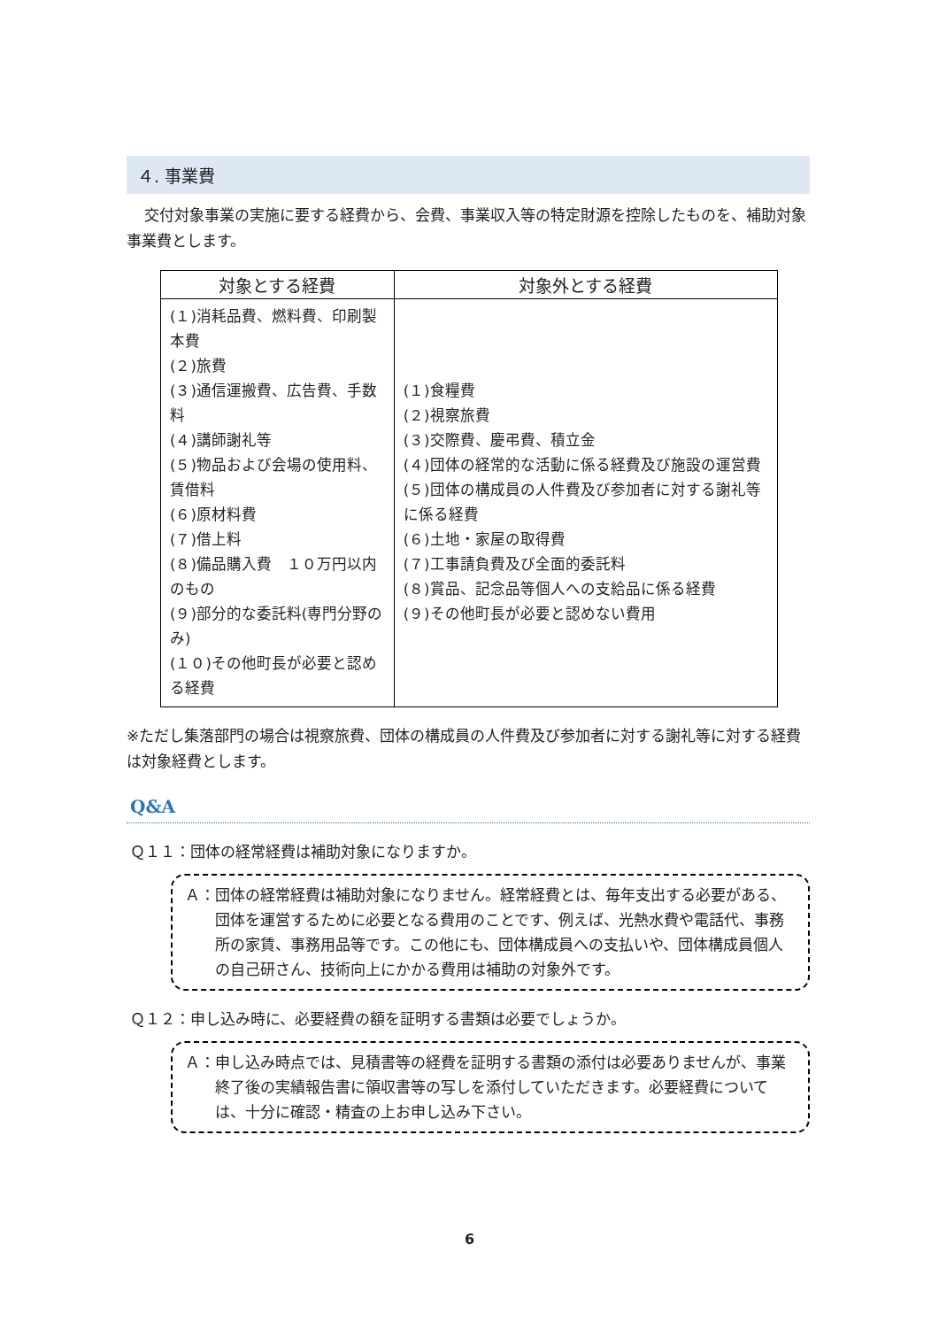４. 事業費
交付対象事業の実施に要する経費から、会費、事業収入等の特定財源を控除したものを、補助対象事業費とします。
| 対象とする経費 | 対象外とする経費 |
| --- | --- |
| (１)消耗品費、燃料費、印刷製本費 (２)旅費 (３)通信運搬費、広告費、手数料 (４)講師謝礼等 (５)物品および会場の使用料、賃借料 (６)原材料費 (７)借上料 (８)備品購入費 １０万円以内のもの (９)部分的な委託料(専門分野のみ) (１０)その他町長が必要と認める経費 | (１)食糧費 (２)視察旅費 (３)交際費、慶弔費、積立金 (４)団体の経常的な活動に係る経費及び施設の運営費 (５)団体の構成員の人件費及び参加者に対する謝礼等に係る経費 (６)土地・家屋の取得費 (７)工事請負費及び全面的委託料 (８)賞品、記念品等個人への支給品に係る経費 (９)その他町長が必要と認めない費用 |
※ただし集落部門の場合は視察旅費、団体の構成員の人件費及び参加者に対する謝礼等に対する経費は対象経費とします。
Q&A
Ｑ１１：団体の経常経費は補助対象になりますか。
Ａ：団体の経常経費は補助対象になりません。経常経費とは、毎年支出する必要がある、団体を運営するために必要となる費用のことです、例えば、光熱水費や電話代、事務所の家賃、事務用品等です。この他にも、団体構成員への支払いや、団体構成員個人の自己研さん、技術向上にかかる費用は補助の対象外です。
Ｑ１２：申し込み時に、必要経費の額を証明する書類は必要でしょうか。
Ａ：申し込み時点では、見積書等の経費を証明する書類の添付は必要ありませんが、事業終了後の実績報告書に領収書等の写しを添付していただきます。必要経費については、十分に確認・精査の上お申し込み下さい。
6